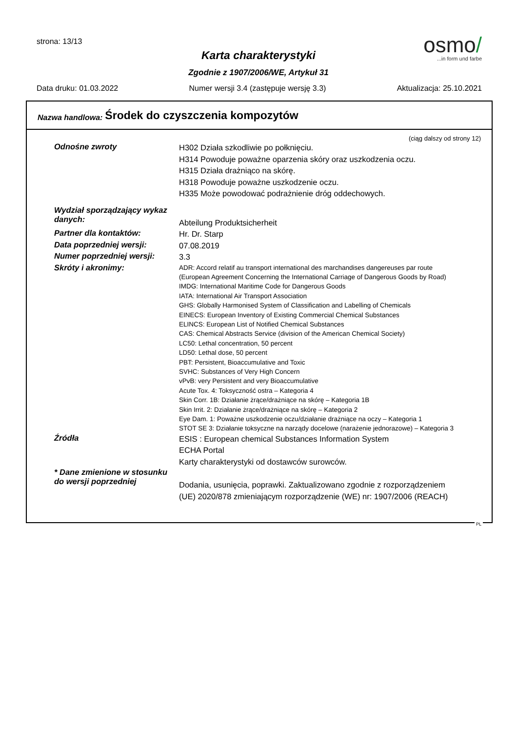strona: 13/13
osmo/
...in form und farbe
Karta charakterystyki
Zgodnie z 1907/2006/WE, Artykuł 31
Data druku: 01.03.2022 Numer wersji 3.4 (zastępuje wersję 3.3) Aktualizacja: 25.10.2021
Nazwa handlowa: Środek do czyszczenia kompozytów
(ciąg dalszy od strony 12)
Odnośne zwroty
H302 Działa szkodliwie po połknięciu.
H314 Powoduje poważne oparzenia skóry oraz uszkodzenia oczu.
H315 Działa drażniąco na skórę.
H318 Powoduje poważne uszkodzenie oczu.
H335 Może powodować podrażnienie dróg oddechowych.
Wydział sporządzający wykaz danych:
Abteilung Produktsicherheit
Partner dla kontaktów:
Hr. Dr. Starp
Data poprzedniej wersji:
07.08.2019
Numer poprzedniej wersji:
3.3
Skróty i akronimy:
ADR: Accord relatif au transport international des marchandises dangereuses par route
(European Agreement Concerning the International Carriage of Dangerous Goods by Road)
IMDG: International Maritime Code for Dangerous Goods
IATA: International Air Transport Association
GHS: Globally Harmonised System of Classification and Labelling of Chemicals
EINECS: European Inventory of Existing Commercial Chemical Substances
ELINCS: European List of Notified Chemical Substances
CAS: Chemical Abstracts Service (division of the American Chemical Society)
LC50: Lethal concentration, 50 percent
LD50: Lethal dose, 50 percent
PBT: Persistent, Bioaccumulative and Toxic
SVHC: Substances of Very High Concern
vPvB: very Persistent and very Bioaccumulative
Acute Tox. 4: Toksyczność ostra – Kategoria 4
Skin Corr. 1B: Działanie żrące/drażniące na skórę – Kategoria 1B
Skin Irrit. 2: Działanie żrące/drażniące na skórę – Kategoria 2
Eye Dam. 1: Poważne uszkodzenie oczu/działanie drażniące na oczy – Kategoria 1
STOT SE 3: Działanie toksyczne na narządy docelowe (narażenie jednorazowe) – Kategoria 3
Źródła
ESIS : European chemical Substances Information System
ECHA Portal
Karty charakterystyki od dostawców surowców.
* Dane zmienione w stosunku do wersji poprzedniej
Dodania, usunięcia, poprawki. Zaktualizowano zgodnie z rozporządzeniem
(UE) 2020/878 zmieniającym rozporządzenie (WE) nr: 1907/2006 (REACH)
PL